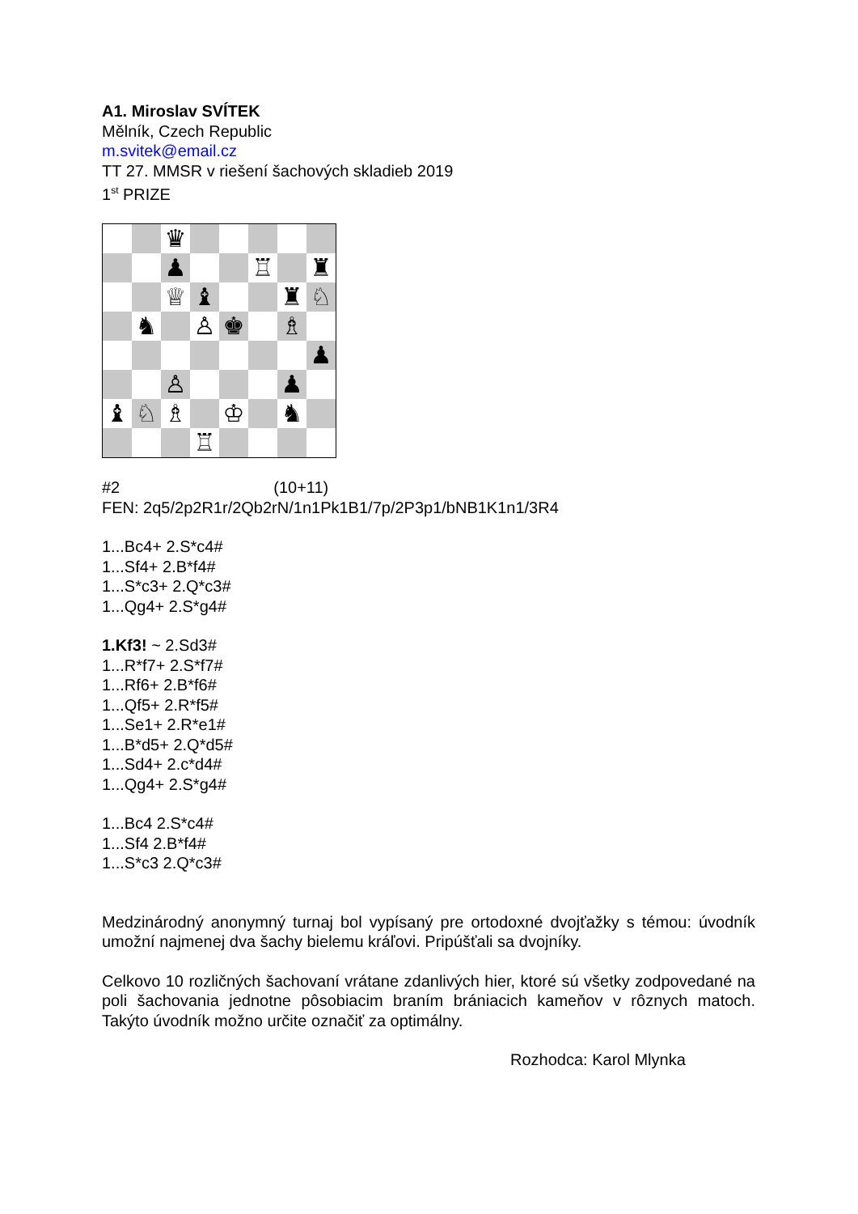A1. Miroslav SVÍTEK
Mělník, Czech Republic
m.svitek@email.cz
TT 27. MMSR v riešení šachových skladieb 2019
1<sup>st</sup> PRIZE
♛
♟
♖
♜
♕
♝
♜
♘
♞
♙
♚
♗
♟
♙
♟
♝
♘
♗
♔
♞
♖
#2 (10+11)
FEN: 2q5/2p2R1r/2Qb2rN/1n1Pk1B1/7p/2P3p1/bNB1K1n1/3R4
1...Bc4+ 2.S*c4#
1...Sf4+ 2.B*f4#
1...S*c3+ 2.Q*c3#
1...Qg4+ 2.S*g4#
1.Kf3! ~ 2.Sd3#
1...R*f7+ 2.S*f7#
1...Rf6+ 2.B*f6#
1...Qf5+ 2.R*f5#
1...Se1+ 2.R*e1#
1...B*d5+ 2.Q*d5#
1...Sd4+ 2.c*d4#
1...Qg4+ 2.S*g4#
1...Bc4 2.S*c4#
1...Sf4 2.B*f4#
1...S*c3 2.Q*c3#
Medzinárodný anonymný turnaj bol vypísaný pre ortodoxné dvojťažky s témou: úvodník umožní najmenej dva šachy bielemu kráľovi. Pripúšťali sa dvojníky.
Celkovo 10 rozličných šachovaní vrátane zdanlivých hier, ktoré sú všetky zodpovedané na poli šachovania jednotne pôsobiacim braním brániacich kameňov v rôznych matoch. Takýto úvodník možno určite označiť za optimálny.
Rozhodca: Karol Mlynka